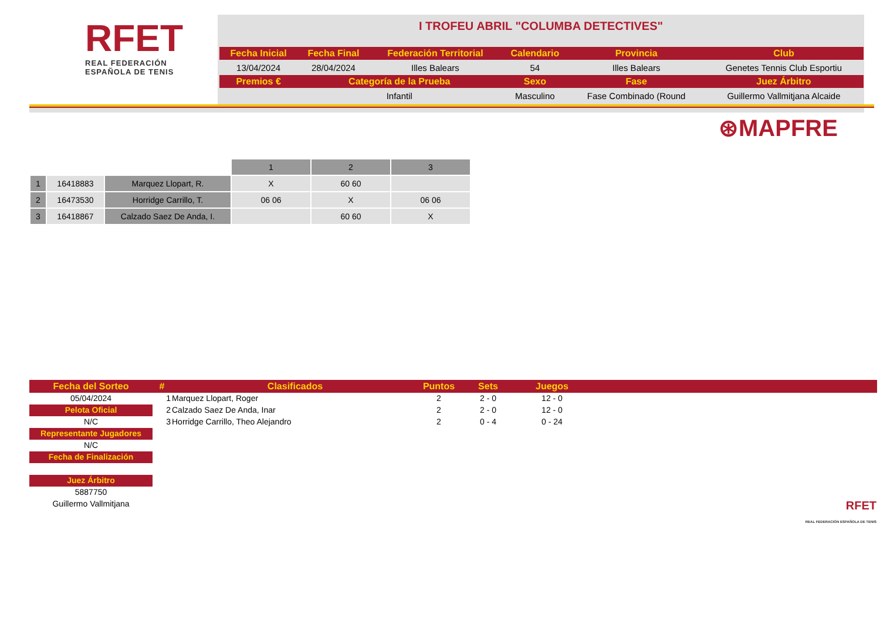RFET
REAL FEDERACIÓN
ESPAÑOLA DE TENIS
I TROFEU ABRIL "COLUMBA DETECTIVES"
| Fecha Inicial | Fecha Final | Federación Territorial | Calendario | Provincia | Club |
| --- | --- | --- | --- | --- | --- |
| 13/04/2024 | 28/04/2024 | Illes Balears | 54 | Illes Balears | Genetes Tennis Club Esportiu |
| Premios € | Categoría de la Prueba | | Sexo | Fase | Juez Árbitro |
| | Infantil | | Masculino | Fase Combinado (Round | Guillermo Vallmitjana Alcaide |
⊛MAPFRE
| | | | 1 | 2 | 3 |
| 1 | 16418883 | Marquez Llopart, R. | X | 60 60 | |
| 2 | 16473530 | Horridge Carrillo, T. | 06 06 | X | 06 06 |
| 3 | 16418867 | Calzado Saez De Anda, I. | | 60 60 | X |
| Fecha del Sorteo | # | Clasificados | Puntos | Sets | Juegos | |
| --- | --- | --- | --- | --- | --- | --- |
| 05/04/2024 | 1 | Marquez Llopart, Roger | 2 | 2 - 0 | 12 - 0 | |
| Pelota Oficial | 2 | Calzado Saez De Anda, Inar | 2 | 2 - 0 | 12 - 0 | |
| N/C | 3 | Horridge Carrillo, Theo Alejandro | 2 | 0 - 4 | 0 - 24 | |
| Representante Jugadores | | | | | | |
| N/C | | | | | | |
| Fecha de Finalización | | | | | | |
| Juez Árbitro | | | | | | |
| 5887750 | | | | | | |
| Guillermo Vallmitjana | | | | | | RFET REAL FEDERACIÓN ESPAÑOLA DE TENIS |